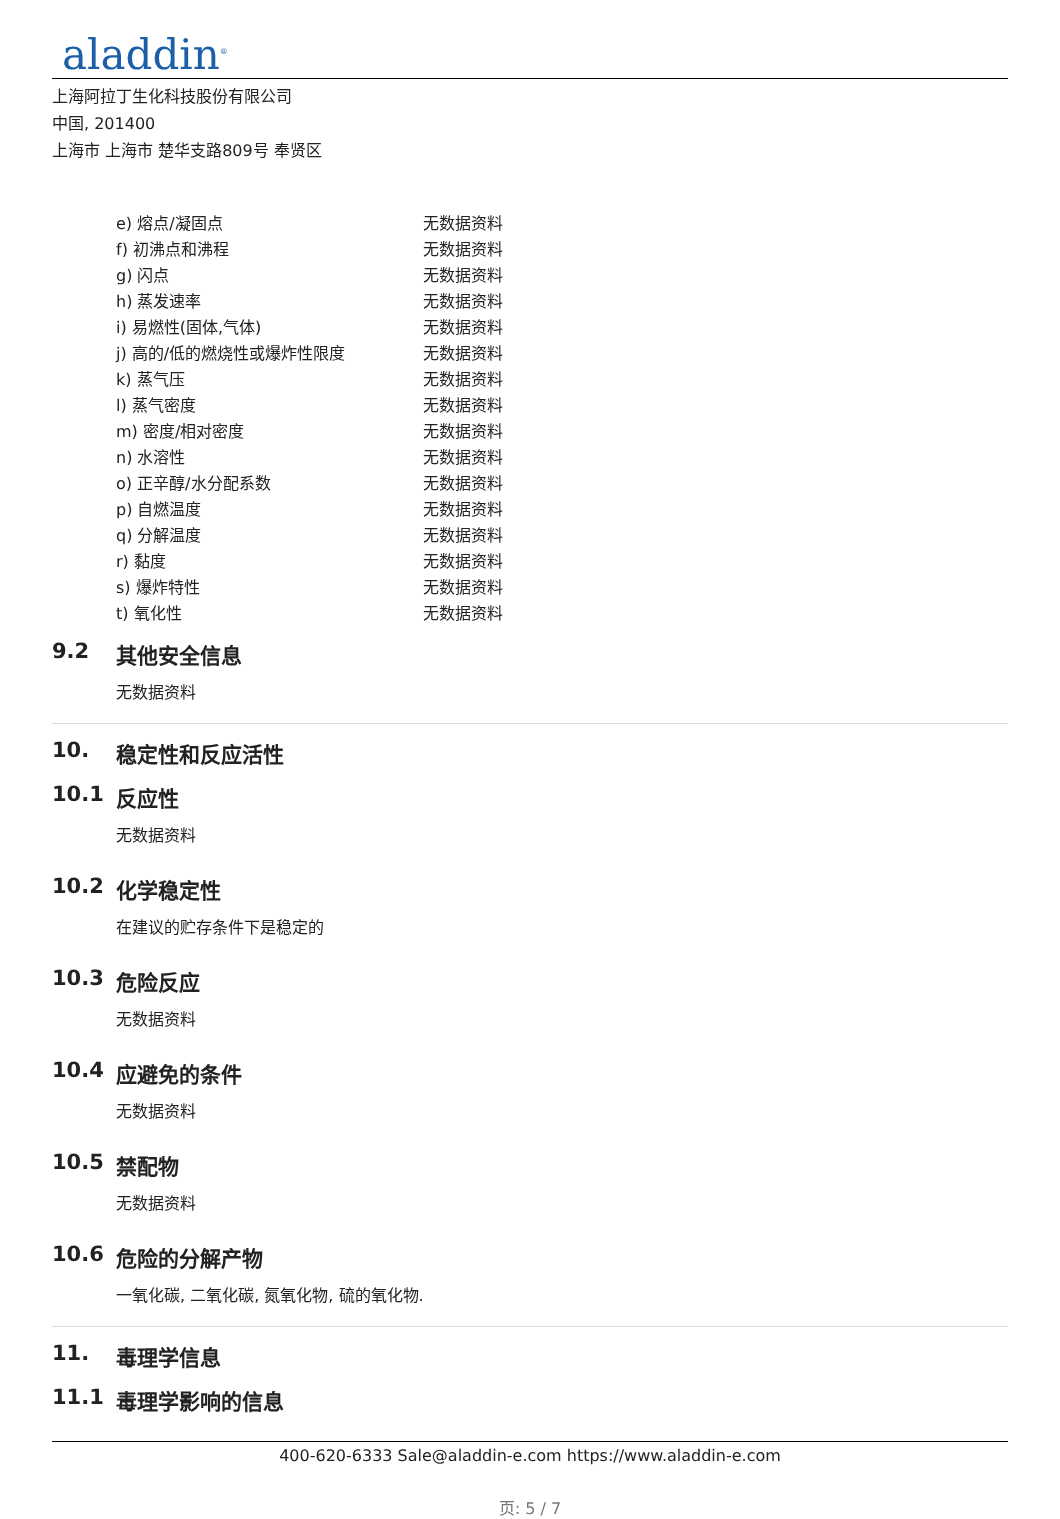aladdin<sup>®</sup>
上海阿拉丁生化科技股份有限公司
中国, 201400
上海市 上海市 楚华支路809号 奉贤区
| e) 熔点/凝固点 | 无数据资料 |
| f) 初沸点和沸程 | 无数据资料 |
| g) 闪点 | 无数据资料 |
| h) 蒸发速率 | 无数据资料 |
| i) 易燃性(固体,气体) | 无数据资料 |
| j) 高的/低的燃烧性或爆炸性限度 | 无数据资料 |
| k) 蒸气压 | 无数据资料 |
| l) 蒸气密度 | 无数据资料 |
| m) 密度/相对密度 | 无数据资料 |
| n) 水溶性 | 无数据资料 |
| o) 正辛醇/水分配系数 | 无数据资料 |
| p) 自燃温度 | 无数据资料 |
| q) 分解温度 | 无数据资料 |
| r) 黏度 | 无数据资料 |
| s) 爆炸特性 | 无数据资料 |
| t) 氧化性 | 无数据资料 |
9.2 其他安全信息
无数据资料
10. 稳定性和反应活性
10.1 反应性
无数据资料
10.2 化学稳定性
在建议的贮存条件下是稳定的
10.3 危险反应
无数据资料
10.4 应避免的条件
无数据资料
10.5 禁配物
无数据资料
10.6 危险的分解产物
一氧化碳, 二氧化碳, 氮氧化物, 硫的氧化物.
11. 毒理学信息
11.1 毒理学影响的信息
400-620-6333 Sale@aladdin-e.com https://www.aladdin-e.com
页: 5 / 7